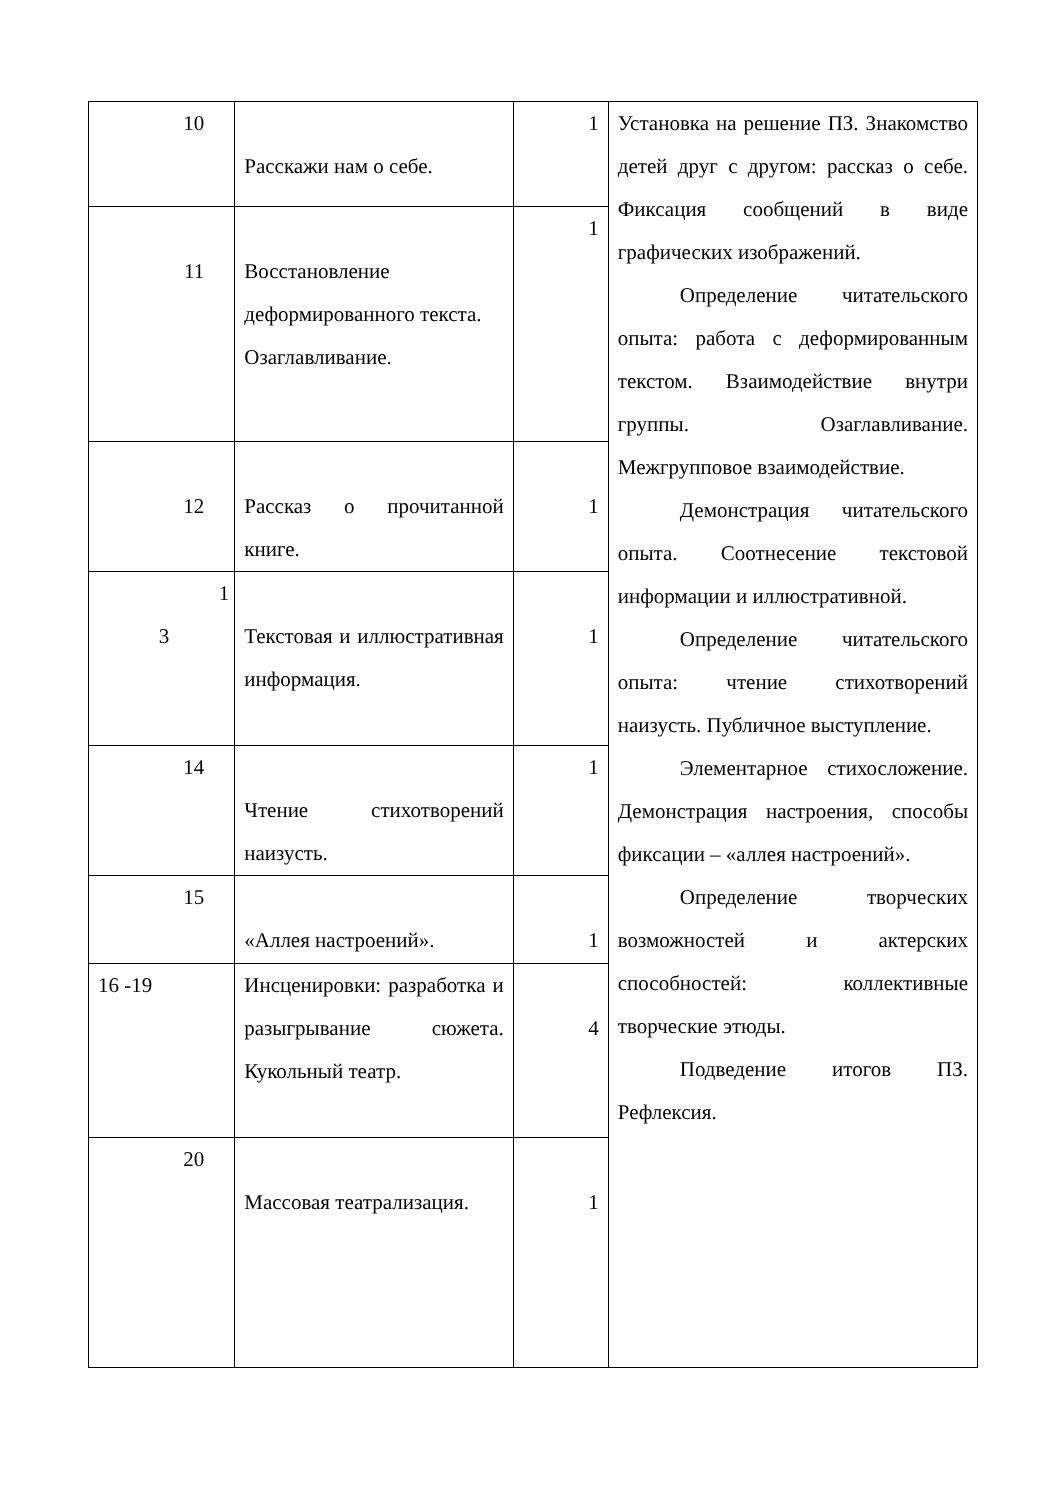| 10 | Расскажи нам о себе. | 1 | Установка на решение ПЗ. Знакомство детей друг с другом: рассказ о себе. Фиксация сообщений в виде графических изображений. Определение читательского опыта: работа с деформированным текстом. Взаимодействие внутри группы. Озаглавливание. Межгрупповое взаимодействие. Демонстрация читательского опыта. Соотнесение текстовой информации и иллюстративной. Определение читательского опыта: чтение стихотворений наизусть. Публичное выступление. Элементарное стихосложение. Демонстрация настроения, способы фиксации – «аллея настроений». Определение творческих возможностей и актерских способностей: коллективные творческие этюды. Подведение итогов ПЗ. Рефлексия. |
| 11 | Восстановление деформированного текста. Озаглавливание. | 1 | |
| 12 | Рассказ о прочитанной книге. | 1 | |
| 1 3 | Текстовая и иллюстративная информация. | 1 | |
| 14 | Чтение стихотворений наизусть. | 1 | |
| 15 | «Аллея настроений». | 1 | |
| 16 -19 | Инсценировки: разработка и разыгрывание сюжета. Кукольный театр. | 4 | |
| 20 | Массовая театрализация. | 1 | |